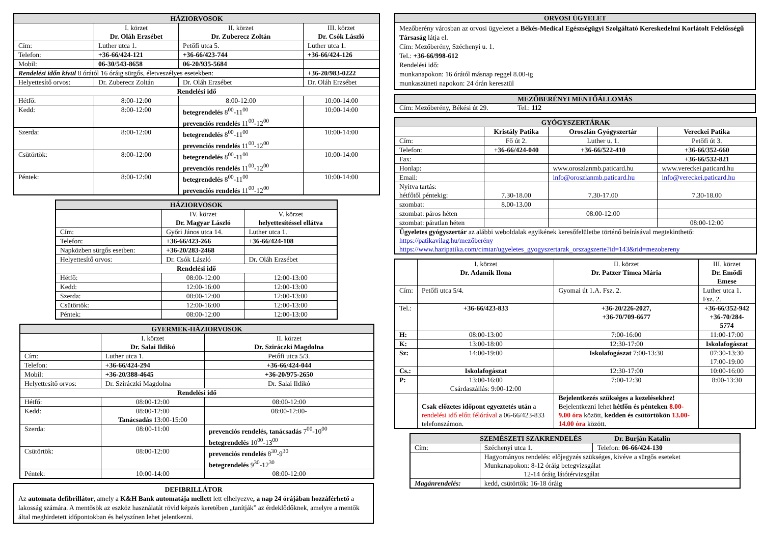| HÁZIORVOSOK | | | |
| --- | --- | --- | --- |
| | I. körzet Dr. Oláh Erzsébet | II. körzet Dr. Zuberecz Zoltán | III. körzet Dr. Csók László |
| Cím: | Luther utca 1. | Petőfi utca 5. | Luther utca 1. |
| Telefon: | +36-66/424-121 | +36-66/423-744 | +36-66/424-126 |
| Mobil: | 06-30/543-8658 | 06-20/935-5684 | |
| Rendelési időn kívül 8 órától 16 óráig sürgős, életveszélyes esetekben: | | | +36-20/983-0222 |
| Helyettesítő orvos: | Dr. Zuberecz Zoltán | Dr. Oláh Erzsébet | Dr. Oláh Erzsébet |
| Rendelési idő | | | |
| Hétfő: | 8:00-12:00 | 8:00-12:00 | 10:00-14:00 |
| Kedd: | 8:00-12:00 | betegrendelés 8<sup>00</sup>-11<sup>00</sup> prevenciós rendelés 11<sup>00</sup>-12<sup>00</sup> | 10:00-14:00 |
| Szerda: | 8:00-12:00 | betegrendelés 8<sup>00</sup>-11<sup>00</sup> prevenciós rendelés 11<sup>00</sup>-12<sup>00</sup> | 10:00-14:00 |
| Csütörtök: | 8:00-12:00 | betegrendelés 8<sup>00</sup>-11<sup>00</sup> prevenciós rendelés 11<sup>00</sup>-12<sup>00</sup> | 10:00-14:00 |
| Péntek: | 8:00-12:00 | betegrendelés 8<sup>00</sup>-11<sup>00</sup> prevenciós rendelés 11<sup>00</sup>-12<sup>00</sup> | 10:00-14:00 |
| HÁZIORVOSOK | | |
| --- | --- | --- |
| | IV. körzet Dr. Magyar László | V. körzet helyettesítéssel ellátva |
| Cím: | Győri János utca 14. | Luther utca 1. |
| Telefon: | +36-66/423-266 | +36-66/424-108 |
| Napközben sürgős esetben: | +36-20/283-2468 | |
| Helyettesítő orvos: | Dr. Csók László | Dr. Oláh Erzsébet |
| Rendelési idő | | |
| Hétfő: | 08:00-12:00 | 12:00-13:00 |
| Kedd: | 12:00-16:00 | 12:00-13:00 |
| Szerda: | 08:00-12:00 | 12:00-13:00 |
| Csütörtök: | 12:00-16:00 | 12:00-13:00 |
| Péntek: | 08:00-12:00 | 12:00-13:00 |
| GYERMEK-HÁZIORVOSOK | | |
| --- | --- | --- |
| | I. körzet Dr. Salai Ildikó | II. körzet Dr. Sziráczki Magdolna |
| Cím: | Luther utca 1. | Petőfi utca 5/3. |
| Telefon: | +36-66/424-294 | +36-66/424-044 |
| Mobil: | +36-20/388-4645 | +36-20/975-2650 |
| Helyettesítő orvos: | Dr. Sziráczki Magdolna | Dr. Salai Ildikó |
| Rendelési idő | | |
| Hétfő: | 08:00-12:00 | 08:00-12:00 |
| Kedd: | 08:00-12:00 Tanácsadás 13:00-15:00 | 08:00-12:00- |
| Szerda: | 08:00-11:00 | prevenciós rendelés, tanácsadás 7<sup>00</sup>-10<sup>00</sup> betegrendelés 10<sup>00</sup>-13<sup>00</sup> |
| Csütörtök: | 08:00-12:00 | prevenciós rendelés 8<sup>30</sup>-9<sup>30</sup> betegrendelés 9<sup>30</sup>-12<sup>30</sup> |
| Péntek: | 10:00-14:00 | 08:00-12:00 |
DEFIBRILLÁTOR
Az automata defibrillátor, amely a K&H Bank automatája mellett lett elhelyezve, a nap 24 órájában hozzáférhető a lakosság számára. A mentősök az eszköz használatát rövid képzés keretében „tanítják” az érdeklődőknek, amelyre a mentők által meghirdetett időpontokban és helyszínen lehet jelentkezni.
ORVOSI ÜGYELET
Mezőberény városban az orvosi ügyeletet a Békés-Medical Egészségügyi Szolgáltató Kereskedelmi Korlátolt Felelősségű Társaság látja el.
Cím: Mezőberény, Széchenyi u. 1.
Tel.: +36-66/998-612
Rendelési idő:
munkanapokon: 16 órától másnap reggel 8.00-ig
munkaszüneti napokon: 24 órán keresztül
MEZŐBERÉNYI MENTŐÁLLOMÁS
Cím: Mezőberény, Békési út 29. Tel.: 112
| GYÓGYSZERTÁRAK | | | |
| --- | --- | --- | --- |
| | Kristály Patika | Oroszlán Gyógyszertár | Vereckei Patika |
| Cím: | Fő út 2. | Luther u. 1. | Petőfi út 3. |
| Telefon: | +36-66/424-040 | +36-66/522-410 | +36-66/352-660 |
| Fax: | | | +36-66/532-821 |
| Honlap: | | www.oroszlanmb.paticard.hu | www.vereckei.paticard.hu |
| Email: | | info@oroszlanmb.paticard.hu | info@vereckei.paticard.hu |
| Nyitva tartás: hétfőtől péntekig: | 7.30-18.00 | 7.30-17.00 | 7.30-18.00 |
| szombat: | 8.00-13.00 | | |
| szombat: páros héten | | 08:00-12:00 | |
| szombat: páratlan héten | | | 08:00-12:00 |
| Ügyeletes gyógyszertár az alábbi weboldalak egyikének keresőfelületbe történő beírásával megtekinthető: https://patikavilag.hu/mezőberény https://www.hazipatika.com/cimtar/ugyeletes_gyogyszertarak_orszagszerte?id=143&rid=mezobereny | | | |
| | I. körzet Dr. Adamik Ilona | II. körzet Dr. Patzer Tímea Mária | III. körzet Dr. Emődi Emese |
| Cím: | Petőfi utca 5/4. | Gyomai út 1.A. Fsz. 2. | Luther utca 1. Fsz. 2. |
| Tel.: | +36-66/423-833 | +36-20/226-2027, +36-70/709-6677 | +36-66/352-942 +36-70/284-5774 |
| H: | 08:00-13:00 | 7:00-16:00 | 11:00-17:00 |
| K: | 13:00-18:00 | 12:30-17:00 | Iskolafogászat |
| Sz: | 14:00-19:00 | Iskolafogászat 7:00-13:30 | 07:30-13:30 17:00-19:00 |
| Cs.: | Iskolafogászat | 12:30-17:00 | 10:00-16:00 |
| P: | 13:00-16:00 Csárdaszállás: 9:00-12:00 | 7:00-12:30 | 8:00-13:30 |
| | Csak előzetes időpont egyeztetés után a rendelési idő előtt félórával a 06-66/423-833 telefonszámon. | Bejelentkezés szükséges a kezelésekhez! Bejelentkezni lehet hétfőn és pénteken 8.00-9.00 óra között, kedden és csütörtökön 13.00-14.00 óra között. | |
| SZEMÉSZETI SZAKRENDELÉS Dr. Burján Katalin | | |
| --- | --- | --- |
| Cím: | Széchenyi utca 1. | Telefon: 06-66/424-130 |
| | Hagyományos rendelés: előjegyzés szükséges, kivéve a sürgős eseteket Munkanapokon: 8-12 óráig betegvizsgálat 12-14 óráig látótérvizsgálat | |
| Magánrendelés: | kedd, csütörtök: 16-18 óráig | |